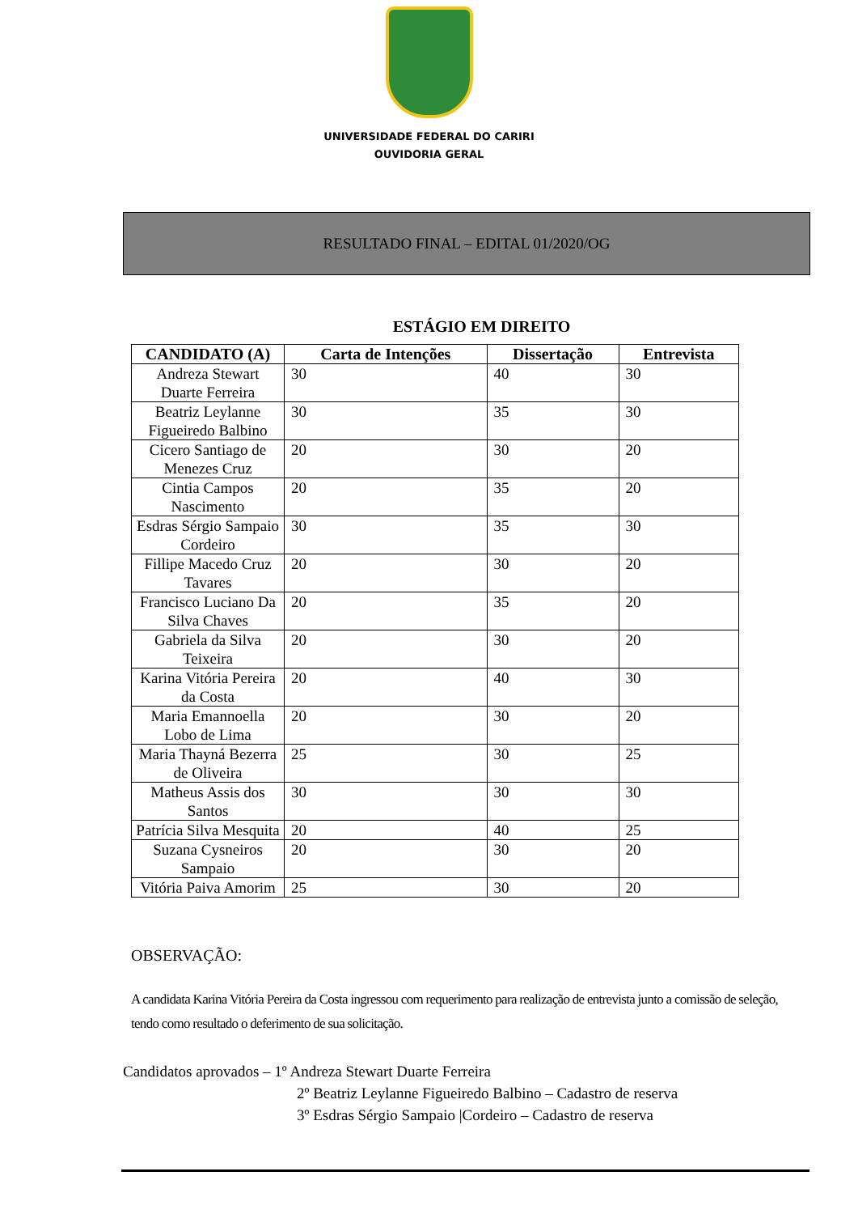UNIVERSIDADE FEDERAL DO CARIRI
OUVIDORIA GERAL
RESULTADO FINAL – EDITAL 01/2020/OG
ESTÁGIO EM DIREITO
| CANDIDATO (A) | Carta de Intenções | Dissertação | Entrevista |
| --- | --- | --- | --- |
| Andreza Stewart Duarte Ferreira | 30 | 40 | 30 |
| Beatriz Leylanne Figueiredo Balbino | 30 | 35 | 30 |
| Cicero Santiago de Menezes Cruz | 20 | 30 | 20 |
| Cintia Campos Nascimento | 20 | 35 | 20 |
| Esdras Sérgio Sampaio Cordeiro | 30 | 35 | 30 |
| Fillipe Macedo Cruz Tavares | 20 | 30 | 20 |
| Francisco Luciano Da Silva Chaves | 20 | 35 | 20 |
| Gabriela da Silva Teixeira | 20 | 30 | 20 |
| Karina Vitória Pereira da Costa | 20 | 40 | 30 |
| Maria Emannoella Lobo de Lima | 20 | 30 | 20 |
| Maria Thayná Bezerra de Oliveira | 25 | 30 | 25 |
| Matheus Assis dos Santos | 30 | 30 | 30 |
| Patrícia Silva Mesquita | 20 | 40 | 25 |
| Suzana Cysneiros Sampaio | 20 | 30 | 20 |
| Vitória Paiva Amorim | 25 | 30 | 20 |
OBSERVAÇÃO:
A candidata Karina Vitória Pereira da Costa ingressou com requerimento para realização de entrevista junto a comissão de seleção, tendo como resultado o deferimento de sua solicitação.
Candidatos aprovados – 1º Andreza Stewart Duarte Ferreira
2º Beatriz Leylanne Figueiredo Balbino – Cadastro de reserva
3º Esdras Sérgio Sampaio |Cordeiro – Cadastro de reserva